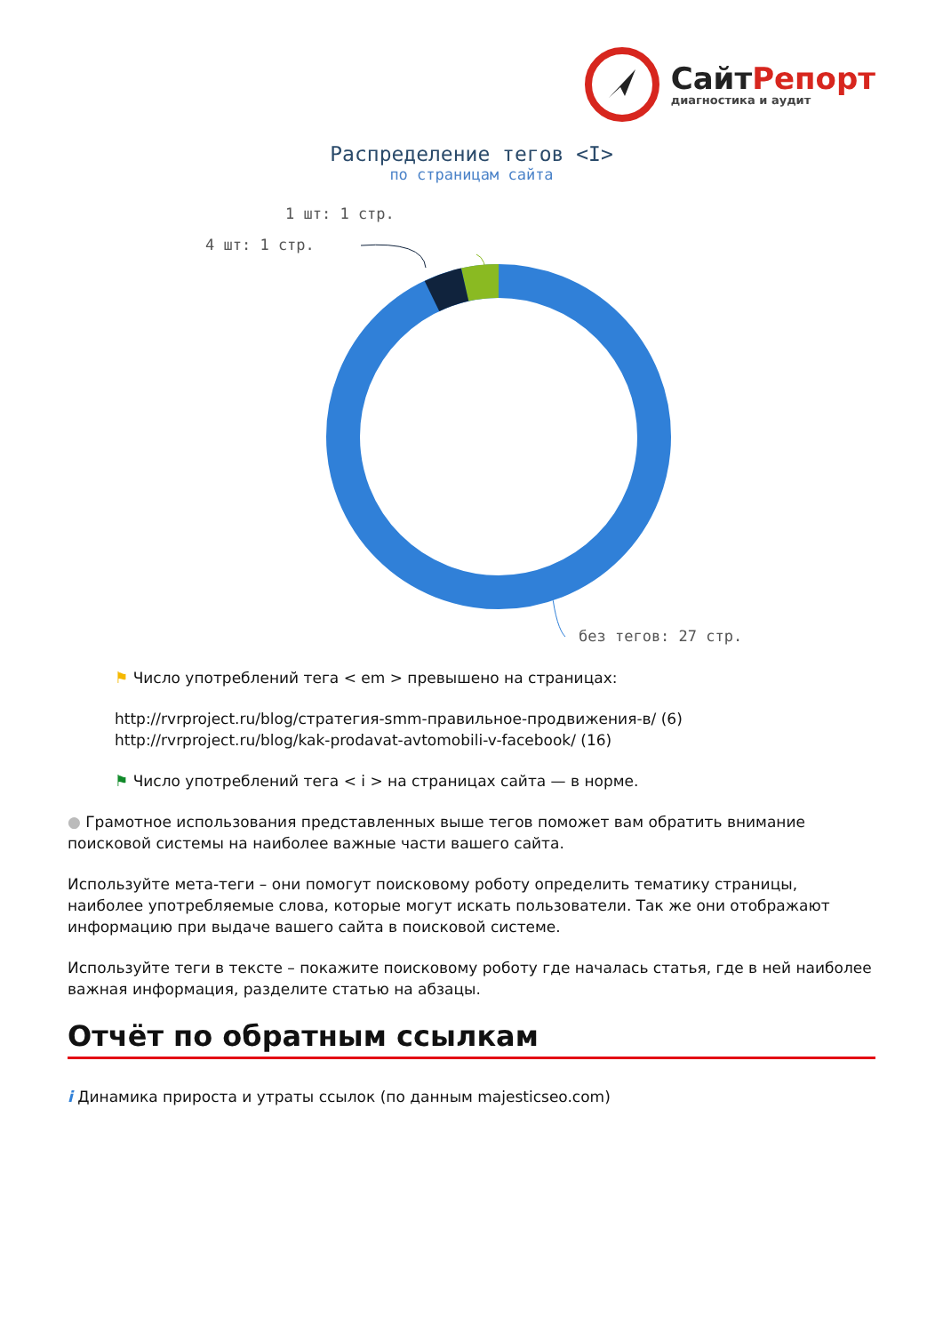Сайт Репорт
диагностика и аудит
Распределение тегов <I>
по страницам сайта
1 шт: 1 стр.
4 шт: 1 стр.
без тегов: 27 стр.
⚑ Число употреблений тега < em > превышено на страницах:
http://rvrproject.ru/blog/стратегия-smm-правильное-продвижения-в/ (6)
http://rvrproject.ru/blog/kak-prodavat-avtomobili-v-facebook/ (16)
⚑ Число употреблений тега < i > на страницах сайта — в норме.
● Грамотное использования представленных выше тегов поможет вам обратить внимание поисковой системы на наиболее важные части вашего сайта.
Используйте мета-теги – они помогут поисковому роботу определить тематику страницы, наиболее употребляемые слова, которые могут искать пользователи. Так же они отображают информацию при выдаче вашего сайта в поисковой системе.
Используйте теги в тексте – покажите поисковому роботу где началась статья, где в ней наиболее важная информация, разделите статью на абзацы.
Отчёт по обратным ссылкам
i Динамика прироста и утраты ссылок (по данным majesticseo.com)